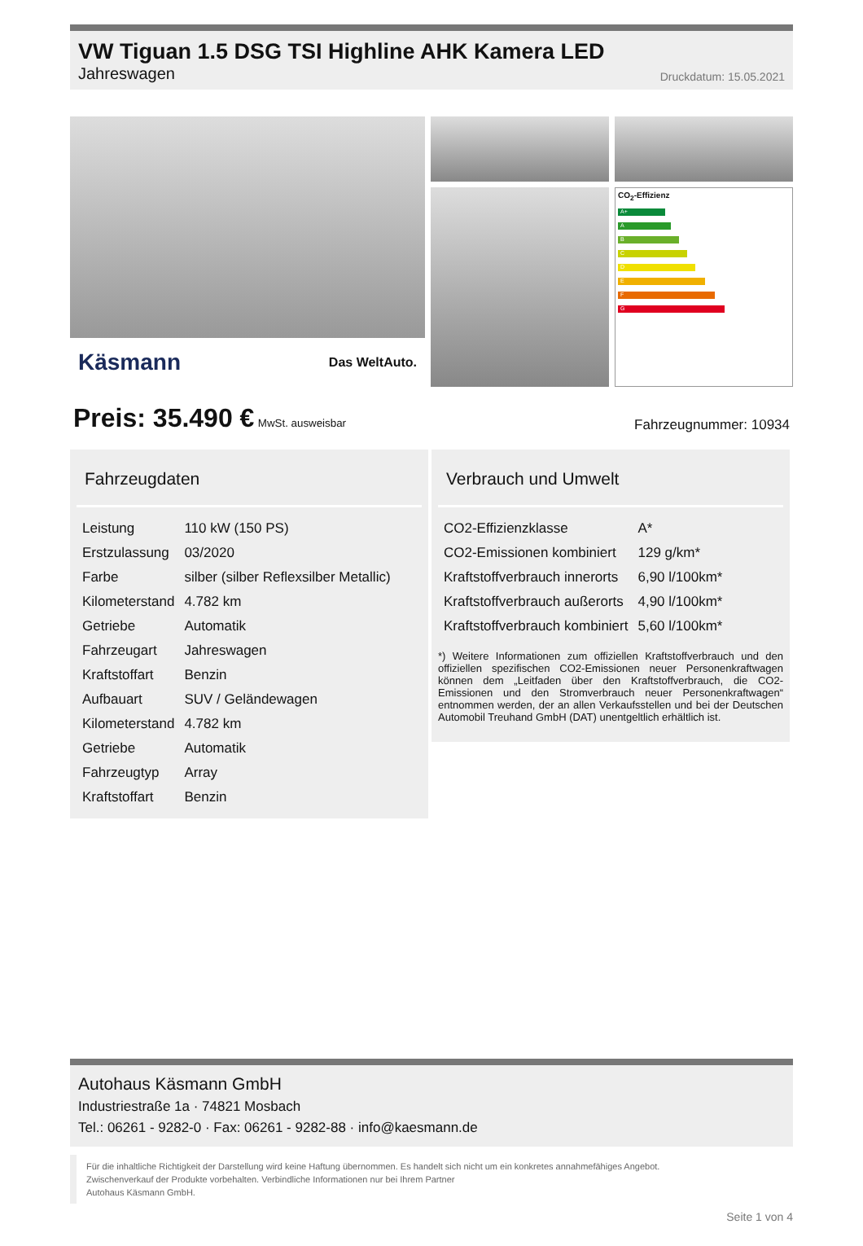VW Tiguan 1.5 DSG TSI Highline AHK Kamera LED
Jahreswagen Druckdatum: 15.05.2021
Käsmann Das WeltAuto.
CO<sub>2</sub>-Effizienz
A+
A
B
C
D
E
F
G
Preis: 35.490 € MwSt. ausweisbar Fahrzeugnummer: 10934
Fahrzeugdaten
| Leistung | 110 kW (150 PS) |
| Erstzulassung | 03/2020 |
| Farbe | silber (silber Reflexsilber Metallic) |
| Kilometerstand | 4.782 km |
| Getriebe | Automatik |
| Fahrzeugart | Jahreswagen |
| Kraftstoffart | Benzin |
| Aufbauart | SUV / Geländewagen |
| Kilometerstand | 4.782 km |
| Getriebe | Automatik |
| Fahrzeugtyp | Array |
| Kraftstoffart | Benzin |
Verbrauch und Umwelt
| CO2-Effizienzklasse | A* |
| CO2-Emissionen kombiniert | 129 g/km* |
| Kraftstoffverbrauch innerorts | 6,90 l/100km* |
| Kraftstoffverbrauch außerorts | 4,90 l/100km* |
| Kraftstoffverbrauch kombiniert | 5,60 l/100km* |
*) Weitere Informationen zum offiziellen Kraftstoffverbrauch und den offiziellen spezifischen CO2-Emissionen neuer Personenkraftwagen können dem „Leitfaden über den Kraftstoffverbrauch, die CO2-Emissionen und den Stromverbrauch neuer Personenkraftwagen“ entnommen werden, der an allen Verkaufsstellen und bei der Deutschen Automobil Treuhand GmbH (DAT) unentgeltlich erhältlich ist.
Autohaus Käsmann GmbH
Industriestraße 1a · 74821 Mosbach
Tel.: 06261 - 9282-0 · Fax: 06261 - 9282-88 · info@kaesmann.de
Für die inhaltliche Richtigkeit der Darstellung wird keine Haftung übernommen. Es handelt sich nicht um ein konkretes annahmefähiges Angebot.
Zwischenverkauf der Produkte vorbehalten. Verbindliche Informationen nur bei Ihrem Partner
Autohaus Käsmann GmbH.
Seite 1 von 4